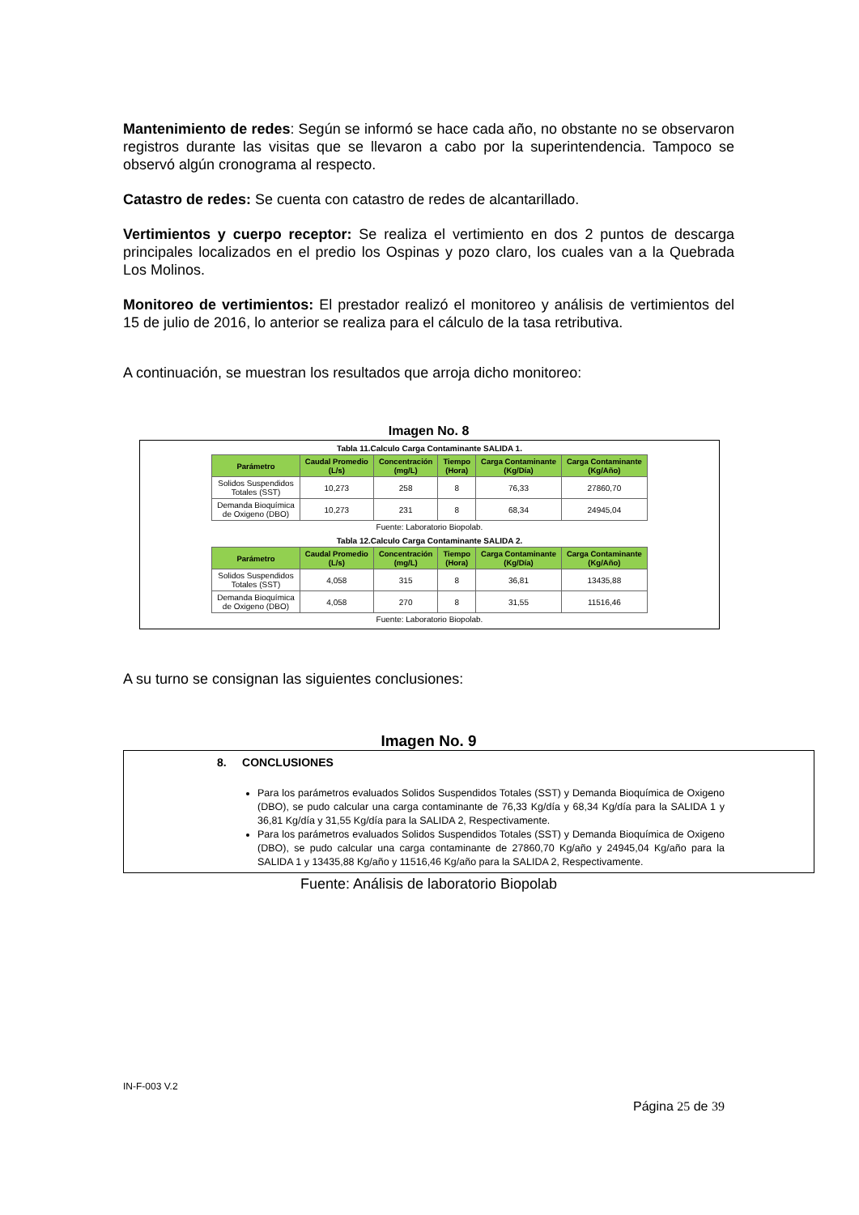Mantenimiento de redes: Según se informó se hace cada año, no obstante no se observaron registros durante las visitas que se llevaron a cabo por la superintendencia. Tampoco se observó algún cronograma al respecto.
Catastro de redes: Se cuenta con catastro de redes de alcantarillado.
Vertimientos y cuerpo receptor: Se realiza el vertimiento en dos 2 puntos de descarga principales localizados en el predio los Ospinas y pozo claro, los cuales van a la Quebrada Los Molinos.
Monitoreo de vertimientos: El prestador realizó el monitoreo y análisis de vertimientos del 15 de julio de 2016, lo anterior se realiza para el cálculo de la tasa retributiva.
A continuación, se muestran los resultados que arroja dicho monitoreo:
Imagen No. 8
Tabla 11.Calculo Carga Contaminante SALIDA 1.
| Parámetro | Caudal Promedio (L/s) | Concentración (mg/L) | Tiempo (Hora) | Carga Contaminante (Kg/Día) | Carga Contaminante (Kg/Año) |
| --- | --- | --- | --- | --- | --- |
| Solidos Suspendidos Totales (SST) | 10,273 | 258 | 8 | 76,33 | 27860,70 |
| Demanda Bioquímica de Oxigeno (DBO) | 10,273 | 231 | 8 | 68,34 | 24945,04 |
Fuente: Laboratorio Biopolab.
Tabla 12.Calculo Carga Contaminante SALIDA 2.
| Parámetro | Caudal Promedio (L/s) | Concentración (mg/L) | Tiempo (Hora) | Carga Contaminante (Kg/Día) | Carga Contaminante (Kg/Año) |
| --- | --- | --- | --- | --- | --- |
| Solidos Suspendidos Totales (SST) | 4,058 | 315 | 8 | 36,81 | 13435,88 |
| Demanda Bioquímica de Oxigeno (DBO) | 4,058 | 270 | 8 | 31,55 | 11516,46 |
Fuente: Laboratorio Biopolab.
A su turno se consignan las siguientes conclusiones:
Imagen No. 9
8. CONCLUSIONES
Para los parámetros evaluados Solidos Suspendidos Totales (SST) y Demanda Bioquímica de Oxigeno (DBO), se pudo calcular una carga contaminante de 76,33 Kg/día y 68,34 Kg/día para la SALIDA 1 y 36,81 Kg/día y 31,55 Kg/día para la SALIDA 2, Respectivamente.
Para los parámetros evaluados Solidos Suspendidos Totales (SST) y Demanda Bioquímica de Oxigeno (DBO), se pudo calcular una carga contaminante de 27860,70 Kg/año y 24945,04 Kg/año para la SALIDA 1 y 13435,88 Kg/año y 11516,46 Kg/año para la SALIDA 2, Respectivamente.
Fuente: Análisis de laboratorio Biopolab
IN-F-003 V.2
Página 25 de 39